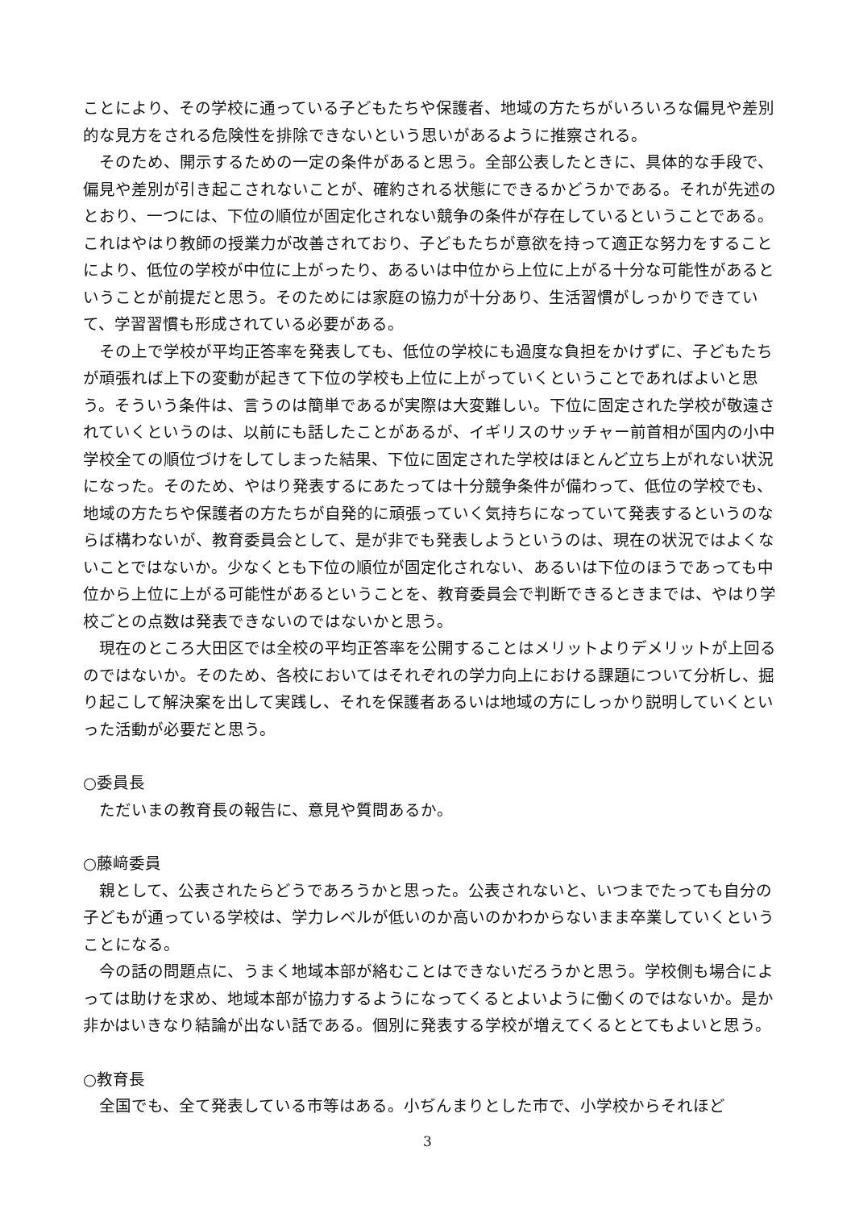ことにより、その学校に通っている子どもたちや保護者、地域の方たちがいろいろな偏見や差別的な見方をされる危険性を排除できないという思いがあるように推察される。
そのため、開示するための一定の条件があると思う。全部公表したときに、具体的な手段で、偏見や差別が引き起こされないことが、確約される状態にできるかどうかである。それが先述のとおり、一つには、下位の順位が固定化されない競争の条件が存在しているということである。これはやはり教師の授業力が改善されており、子どもたちが意欲を持って適正な努力をすることにより、低位の学校が中位に上がったり、あるいは中位から上位に上がる十分な可能性があるということが前提だと思う。そのためには家庭の協力が十分あり、生活習慣がしっかりできていて、学習習慣も形成されている必要がある。
その上で学校が平均正答率を発表しても、低位の学校にも過度な負担をかけずに、子どもたちが頑張れば上下の変動が起きて下位の学校も上位に上がっていくということであればよいと思う。そういう条件は、言うのは簡単であるが実際は大変難しい。下位に固定された学校が敬遠されていくというのは、以前にも話したことがあるが、イギリスのサッチャー前首相が国内の小中学校全ての順位づけをしてしまった結果、下位に固定された学校はほとんど立ち上がれない状況になった。そのため、やはり発表するにあたっては十分競争条件が備わって、低位の学校でも、地域の方たちや保護者の方たちが自発的に頑張っていく気持ちになっていて発表するというのならば構わないが、教育委員会として、是が非でも発表しようというのは、現在の状況ではよくないことではないか。少なくとも下位の順位が固定化されない、あるいは下位のほうであっても中位から上位に上がる可能性があるということを、教育委員会で判断できるときまでは、やはり学校ごとの点数は発表できないのではないかと思う。
現在のところ大田区では全校の平均正答率を公開することはメリットよりデメリットが上回るのではないか。そのため、各校においてはそれぞれの学力向上における課題について分析し、掘り起こして解決案を出して実践し、それを保護者あるいは地域の方にしっかり説明していくといった活動が必要だと思う。
○委員長
ただいまの教育長の報告に、意見や質問あるか。
○藤﨑委員
親として、公表されたらどうであろうかと思った。公表されないと、いつまでたっても自分の子どもが通っている学校は、学力レベルが低いのか高いのかわからないまま卒業していくということになる。
今の話の問題点に、うまく地域本部が絡むことはできないだろうかと思う。学校側も場合によっては助けを求め、地域本部が協力するようになってくるとよいように働くのではないか。是か非かはいきなり結論が出ない話である。個別に発表する学校が増えてくるととてもよいと思う。
○教育長
全国でも、全て発表している市等はある。小ぢんまりとした市で、小学校からそれほど
3